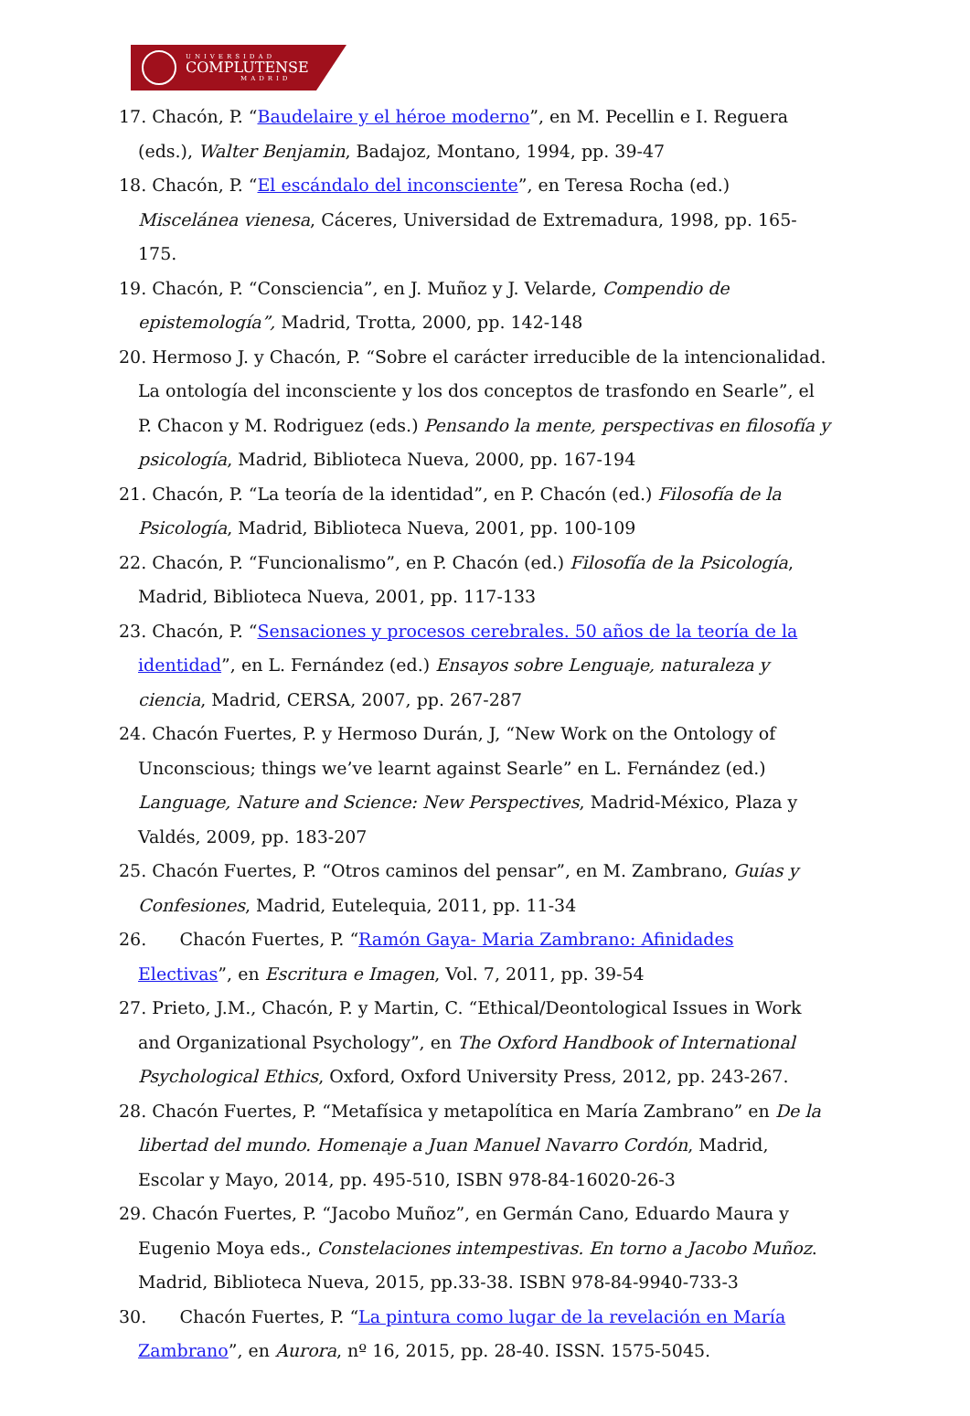UNIVERSIDAD
COMPLUTENSE
MADRID
17. Chacón, P. “Baudelaire y el héroe moderno”, en M. Pecellin e I. Reguera (eds.), Walter Benjamin, Badajoz, Montano, 1994, pp. 39-47
18. Chacón, P. “El escándalo del inconsciente”, en Teresa Rocha (ed.) Miscelánea vienesa, Cáceres, Universidad de Extremadura, 1998, pp. 165-175.
19. Chacón, P. “Consciencia”, en J. Muñoz y J. Velarde, Compendio de epistemología”, Madrid, Trotta, 2000, pp. 142-148
20. Hermoso J. y Chacón, P. “Sobre el carácter irreducible de la intencionalidad. La ontología del inconsciente y los dos conceptos de trasfondo en Searle”, el P. Chacon y M. Rodriguez (eds.) Pensando la mente, perspectivas en filosofía y psicología, Madrid, Biblioteca Nueva, 2000, pp. 167-194
21. Chacón, P. “La teoría de la identidad”, en P. Chacón (ed.) Filosofía de la Psicología, Madrid, Biblioteca Nueva, 2001, pp. 100-109
22. Chacón, P. “Funcionalismo”, en P. Chacón (ed.) Filosofía de la Psicología, Madrid, Biblioteca Nueva, 2001, pp. 117-133
23. Chacón, P. “Sensaciones y procesos cerebrales. 50 años de la teoría de la identidad”, en L. Fernández (ed.) Ensayos sobre Lenguaje, naturaleza y ciencia, Madrid, CERSA, 2007, pp. 267-287
24. Chacón Fuertes, P. y Hermoso Durán, J, “New Work on the Ontology of Unconscious; things we’ve learnt against Searle” en L. Fernández (ed.) Language, Nature and Science: New Perspectives, Madrid-México, Plaza y Valdés, 2009, pp. 183-207
25. Chacón Fuertes, P. “Otros caminos del pensar”, en M. Zambrano, Guías y Confesiones, Madrid, Eutelequia, 2011, pp. 11-34
26. Chacón Fuertes, P. “Ramón Gaya- Maria Zambrano: Afinidades Electivas”, en Escritura e Imagen, Vol. 7, 2011, pp. 39-54
27. Prieto, J.M., Chacón, P. y Martin, C. “Ethical/Deontological Issues in Work and Organizational Psychology”, en The Oxford Handbook of International Psychological Ethics, Oxford, Oxford University Press, 2012, pp. 243-267.
28. Chacón Fuertes, P. “Metafísica y metapolítica en María Zambrano” en De la libertad del mundo. Homenaje a Juan Manuel Navarro Cordón, Madrid, Escolar y Mayo, 2014, pp. 495-510, ISBN 978-84-16020-26-3
29. Chacón Fuertes, P. “Jacobo Muñoz”, en Germán Cano, Eduardo Maura y Eugenio Moya eds., Constelaciones intempestivas. En torno a Jacobo Muñoz. Madrid, Biblioteca Nueva, 2015, pp.33-38. ISBN 978-84-9940-733-3
30. Chacón Fuertes, P. “La pintura como lugar de la revelación en María Zambrano”, en Aurora, nº 16, 2015, pp. 28-40. ISSN. 1575-5045.